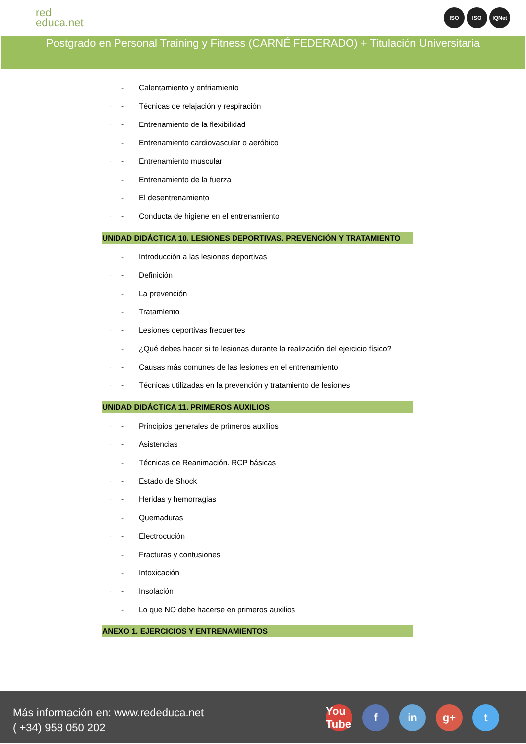red
educa.net
ISO ISO IQNet
Postgrado en Personal Training y Fitness (CARNÉ FEDERADO) + Titulación Universitaria
· - Calentamiento y enfriamiento
· - Técnicas de relajación y respiración
· - Entrenamiento de la flexibilidad
· - Entrenamiento cardiovascular o aeróbico
· - Entrenamiento muscular
· - Entrenamiento de la fuerza
· - El desentrenamiento
· - Conducta de higiene en el entrenamiento
UNIDAD DIDÁCTICA 10. LESIONES DEPORTIVAS. PREVENCIÓN Y TRATAMIENTO
· - Introducción a las lesiones deportivas
· - Definición
· - La prevención
· - Tratamiento
· - Lesiones deportivas frecuentes
· - ¿Qué debes hacer si te lesionas durante la realización del ejercicio físico?
· - Causas más comunes de las lesiones en el entrenamiento
· - Técnicas utilizadas en la prevención y tratamiento de lesiones
UNIDAD DIDÁCTICA 11. PRIMEROS AUXILIOS
· - Principios generales de primeros auxilios
· - Asistencias
· - Técnicas de Reanimación. RCP básicas
· - Estado de Shock
· - Heridas y hemorragias
· - Quemaduras
· - Electrocución
· - Fracturas y contusiones
· - Intoxicación
· - Insolación
· - Lo que NO debe hacerse en primeros auxilios
ANEXO 1. EJERCICIOS Y ENTRENAMIENTOS
Más información en: www.rededuca.net
( +34) 958 050 202
You Tube f in g+ t